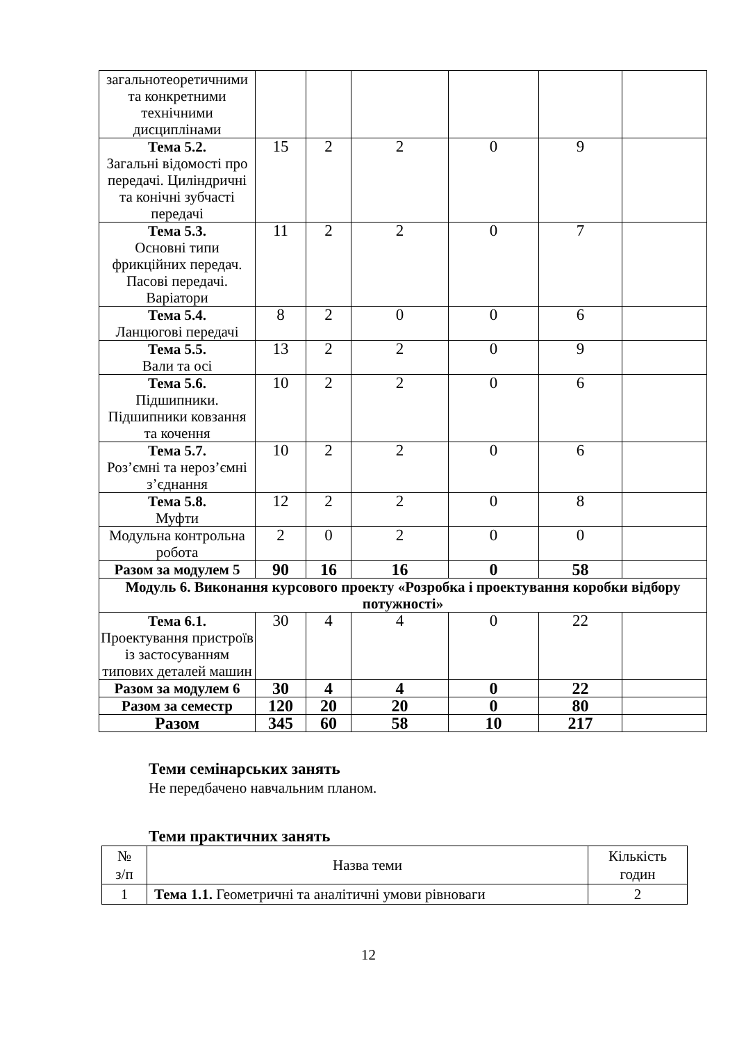| загальнотеоретичними та конкретними технічними дисциплінами | | | | | | |
| Тема 5.2. Загальні відомості про передачі. Циліндричні та конічні зубчасті передачі | 15 | 2 | 2 | 0 | 9 | |
| Тема 5.3. Основні типи фрикційних передач. Пасові передачі. Варіатори | 11 | 2 | 2 | 0 | 7 | |
| Тема 5.4. Ланцюгові передачі | 8 | 2 | 0 | 0 | 6 | |
| Тема 5.5. Вали та осі | 13 | 2 | 2 | 0 | 9 | |
| Тема 5.6. Підшипники. Підшипники ковзання та кочення | 10 | 2 | 2 | 0 | 6 | |
| Тема 5.7. Роз’ємні та нероз’ємні з’єднання | 10 | 2 | 2 | 0 | 6 | |
| Тема 5.8. Муфти | 12 | 2 | 2 | 0 | 8 | |
| Модульна контрольна робота | 2 | 0 | 2 | 0 | 0 | |
| Разом за модулем 5 | 90 | 16 | 16 | 0 | 58 | |
| Модуль 6. Виконання курсового проекту «Розробка і проектування коробки відбору потужності» | | | | | | |
| Тема 6.1. Проектування пристроїв із застосуванням типових деталей машин | 30 | 4 | 4 | 0 | 22 | |
| Разом за модулем 6 | 30 | 4 | 4 | 0 | 22 | |
| Разом за семестр | 120 | 20 | 20 | 0 | 80 | |
| Разом | 345 | 60 | 58 | 10 | 217 | |
Теми семінарських занять
Не передбачено навчальним планом.
Теми практичних занять
| № з/п | Назва теми | Кількість годин |
| 1 | Тема 1.1. Геометричні та аналітичні умови рівноваги | 2 |
12